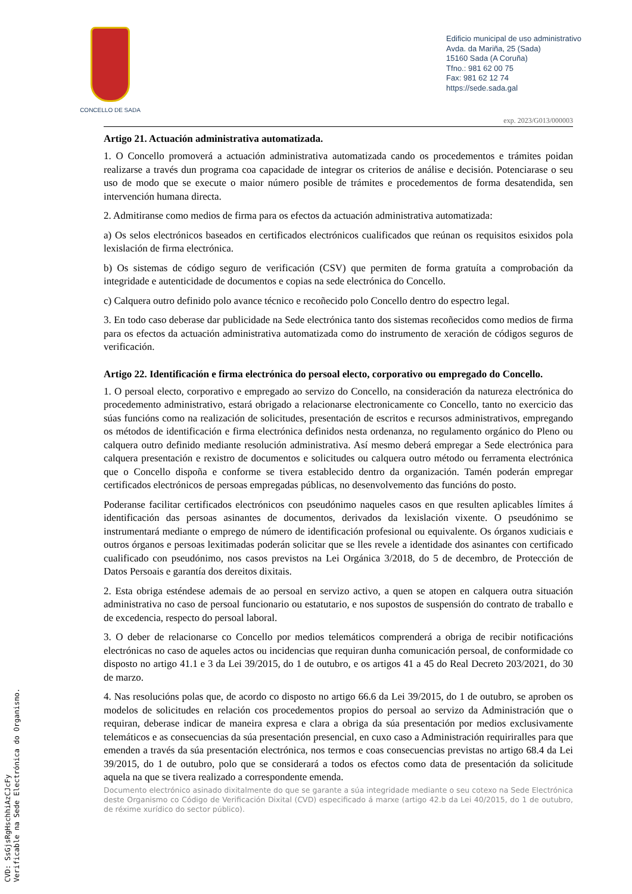CONCELLO DE SADA
Edificio municipal de uso administrativo
Avda. da Mariña, 25 (Sada)
15160 Sada (A Coruña)
Tfno.: 981 62 00 75
Fax: 981 62 12 74
https://sede.sada.gal
exp. 2023/G013/000003
Artigo 21. Actuación administrativa automatizada.
1. O Concello promoverá a actuación administrativa automatizada cando os procedementos e trámites poidan realizarse a través dun programa coa capacidade de integrar os criterios de análise e decisión. Potenciarase o seu uso de modo que se execute o maior número posible de trámites e procedementos de forma desatendida, sen intervención humana directa.
2. Admitiranse como medios de firma para os efectos da actuación administrativa automatizada:
a) Os selos electrónicos baseados en certificados electrónicos cualificados que reúnan os requisitos esixidos pola lexislación de firma electrónica.
b) Os sistemas de código seguro de verificación (CSV) que permiten de forma gratuíta a comprobación da integridade e autenticidade de documentos e copias na sede electrónica do Concello.
c) Calquera outro definido polo avance técnico e recoñecido polo Concello dentro do espectro legal.
3. En todo caso deberase dar publicidade na Sede electrónica tanto dos sistemas recoñecidos como medios de firma para os efectos da actuación administrativa automatizada como do instrumento de xeración de códigos seguros de verificación.
Artigo 22. Identificación e firma electrónica do persoal electo, corporativo ou empregado do Concello.
1. O persoal electo, corporativo e empregado ao servizo do Concello, na consideración da natureza electrónica do procedemento administrativo, estará obrigado a relacionarse electronicamente co Concello, tanto no exercicio das súas funcións como na realización de solicitudes, presentación de escritos e recursos administrativos, empregando os métodos de identificación e firma electrónica definidos nesta ordenanza, no regulamento orgánico do Pleno ou calquera outro definido mediante resolución administrativa. Así mesmo deberá empregar a Sede electrónica para calquera presentación e rexistro de documentos e solicitudes ou calquera outro método ou ferramenta electrónica que o Concello dispoña e conforme se tivera establecido dentro da organización. Tamén poderán empregar certificados electrónicos de persoas empregadas públicas, no desenvolvemento das funcións do posto.
Poderanse facilitar certificados electrónicos con pseudónimo naqueles casos en que resulten aplicables límites á identificación das persoas asinantes de documentos, derivados da lexislación vixente. O pseudónimo se instrumentará mediante o emprego de número de identificación profesional ou equivalente. Os órganos xudiciais e outros órganos e persoas lexitimadas poderán solicitar que se lles revele a identidade dos asinantes con certificado cualificado con pseudónimo, nos casos previstos na Lei Orgánica 3/2018, do 5 de decembro, de Protección de Datos Persoais e garantía dos dereitos dixitais.
2. Esta obriga esténdese ademais de ao persoal en servizo activo, a quen se atopen en calquera outra situación administrativa no caso de persoal funcionario ou estatutario, e nos supostos de suspensión do contrato de traballo e de excedencia, respecto do persoal laboral.
3. O deber de relacionarse co Concello por medios telemáticos comprenderá a obriga de recibir notificacións electrónicas no caso de aqueles actos ou incidencias que requiran dunha comunicación persoal, de conformidade co disposto no artigo 41.1 e 3 da Lei 39/2015, do 1 de outubro, e os artigos 41 a 45 do Real Decreto 203/2021, do 30 de marzo.
4. Nas resolucións polas que, de acordo co disposto no artigo 66.6 da Lei 39/2015, do 1 de outubro, se aproben os modelos de solicitudes en relación cos procedementos propios do persoal ao servizo da Administración que o requiran, deberase indicar de maneira expresa e clara a obriga da súa presentación por medios exclusivamente telemáticos e as consecuencias da súa presentación presencial, en cuxo caso a Administración requiriralles para que emenden a través da súa presentación electrónica, nos termos e coas consecuencias previstas no artigo 68.4 da Lei 39/2015, do 1 de outubro, polo que se considerará a todos os efectos como data de presentación da solicitude aquela na que se tivera realizado a correspondente emenda.
Documento electrónico asinado dixitalmente do que se garante a súa integridade mediante o seu cotexo na Sede Electrónica deste Organismo co Código de Verificación Dixital (CVD) especificado á marxe (artigo 42.b da Lei 40/2015, do 1 de outubro, de réxime xurídico do sector público).
CVD: SsGjsRgHschhiAzCJcFy
Verificable na Sede Electrónica do Organismo.